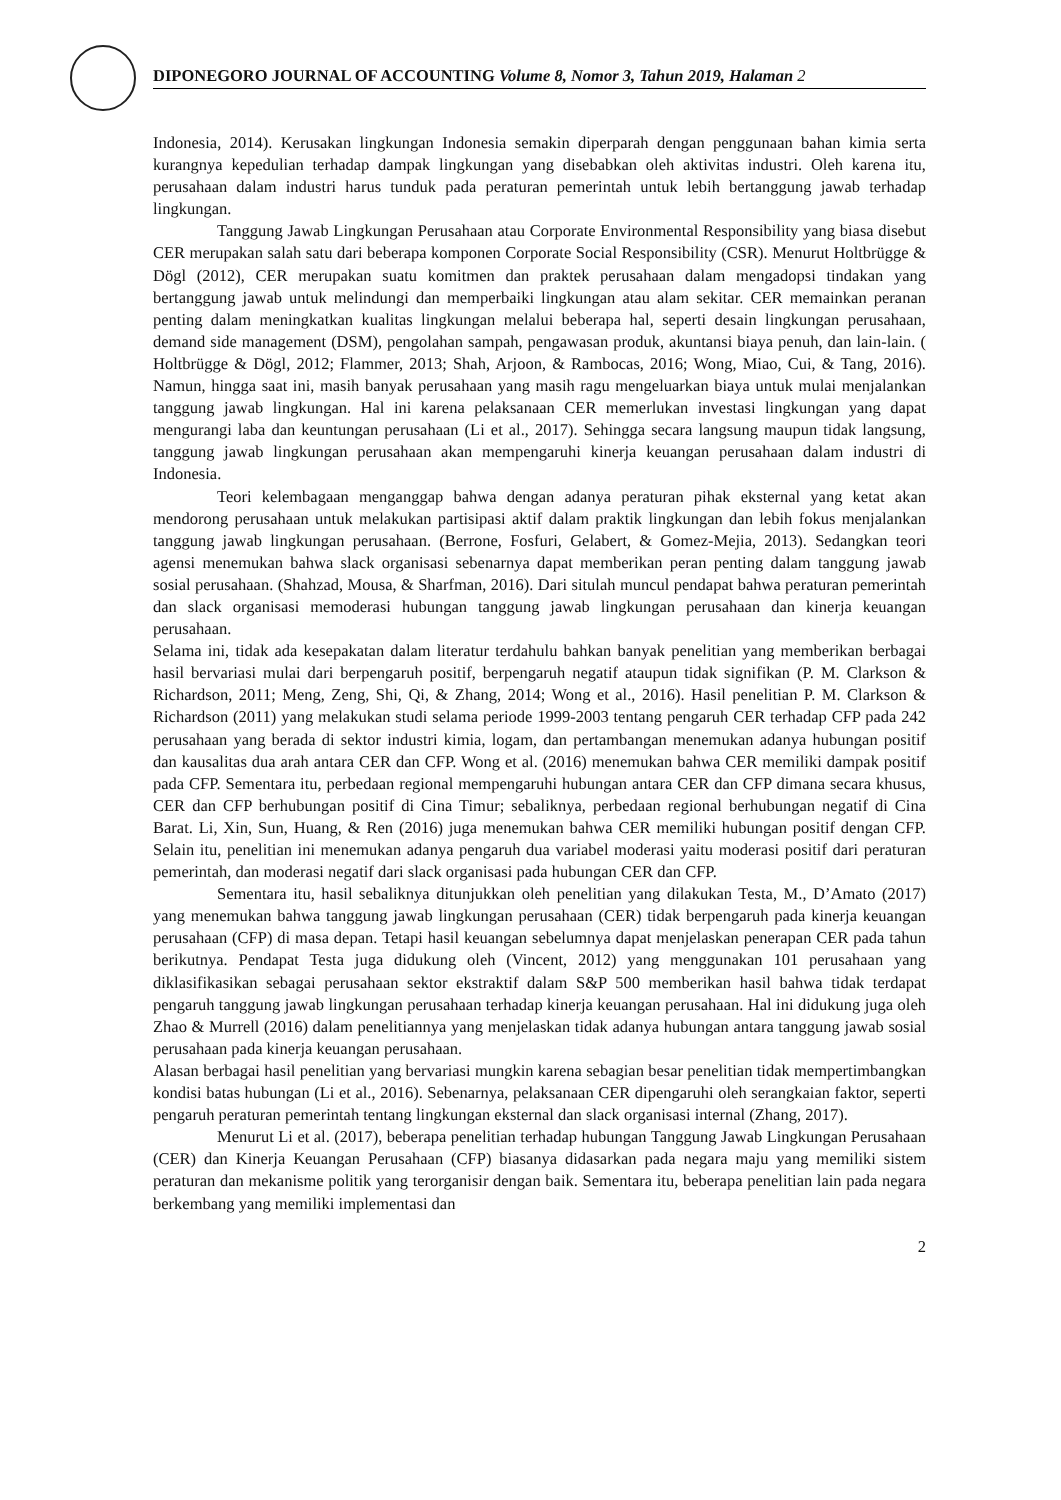DIPONEGORO JOURNAL OF ACCOUNTING Volume 8, Nomor 3, Tahun 2019, Halaman 2
Indonesia, 2014). Kerusakan lingkungan Indonesia semakin diperparah dengan penggunaan bahan kimia serta kurangnya kepedulian terhadap dampak lingkungan yang disebabkan oleh aktivitas industri. Oleh karena itu, perusahaan dalam industri harus tunduk pada peraturan pemerintah untuk lebih bertanggung jawab terhadap lingkungan.
Tanggung Jawab Lingkungan Perusahaan atau Corporate Environmental Responsibility yang biasa disebut CER merupakan salah satu dari beberapa komponen Corporate Social Responsibility (CSR). Menurut Holtbrügge & Dögl (2012), CER merupakan suatu komitmen dan praktek perusahaan dalam mengadopsi tindakan yang bertanggung jawab untuk melindungi dan memperbaiki lingkungan atau alam sekitar. CER memainkan peranan penting dalam meningkatkan kualitas lingkungan melalui beberapa hal, seperti desain lingkungan perusahaan, demand side management (DSM), pengolahan sampah, pengawasan produk, akuntansi biaya penuh, dan lain-lain. ( Holtbrügge & Dögl, 2012; Flammer, 2013; Shah, Arjoon, & Rambocas, 2016; Wong, Miao, Cui, & Tang, 2016). Namun, hingga saat ini, masih banyak perusahaan yang masih ragu mengeluarkan biaya untuk mulai menjalankan tanggung jawab lingkungan. Hal ini karena pelaksanaan CER memerlukan investasi lingkungan yang dapat mengurangi laba dan keuntungan perusahaan (Li et al., 2017). Sehingga secara langsung maupun tidak langsung, tanggung jawab lingkungan perusahaan akan mempengaruhi kinerja keuangan perusahaan dalam industri di Indonesia.
Teori kelembagaan menganggap bahwa dengan adanya peraturan pihak eksternal yang ketat akan mendorong perusahaan untuk melakukan partisipasi aktif dalam praktik lingkungan dan lebih fokus menjalankan tanggung jawab lingkungan perusahaan. (Berrone, Fosfuri, Gelabert, & Gomez-Mejia, 2013). Sedangkan teori agensi menemukan bahwa slack organisasi sebenarnya dapat memberikan peran penting dalam tanggung jawab sosial perusahaan. (Shahzad, Mousa, & Sharfman, 2016). Dari situlah muncul pendapat bahwa peraturan pemerintah dan slack organisasi memoderasi hubungan tanggung jawab lingkungan perusahaan dan kinerja keuangan perusahaan.
Selama ini, tidak ada kesepakatan dalam literatur terdahulu bahkan banyak penelitian yang memberikan berbagai hasil bervariasi mulai dari berpengaruh positif, berpengaruh negatif ataupun tidak signifikan (P. M. Clarkson & Richardson, 2011; Meng, Zeng, Shi, Qi, & Zhang, 2014; Wong et al., 2016). Hasil penelitian P. M. Clarkson & Richardson (2011) yang melakukan studi selama periode 1999-2003 tentang pengaruh CER terhadap CFP pada 242 perusahaan yang berada di sektor industri kimia, logam, dan pertambangan menemukan adanya hubungan positif dan kausalitas dua arah antara CER dan CFP. Wong et al. (2016) menemukan bahwa CER memiliki dampak positif pada CFP. Sementara itu, perbedaan regional mempengaruhi hubungan antara CER dan CFP dimana secara khusus, CER dan CFP berhubungan positif di Cina Timur; sebaliknya, perbedaan regional berhubungan negatif di Cina Barat. Li, Xin, Sun, Huang, & Ren (2016) juga menemukan bahwa CER memiliki hubungan positif dengan CFP. Selain itu, penelitian ini menemukan adanya pengaruh dua variabel moderasi yaitu moderasi positif dari peraturan pemerintah, dan moderasi negatif dari slack organisasi pada hubungan CER dan CFP.
Sementara itu, hasil sebaliknya ditunjukkan oleh penelitian yang dilakukan Testa, M., D’Amato (2017) yang menemukan bahwa tanggung jawab lingkungan perusahaan (CER) tidak berpengaruh pada kinerja keuangan perusahaan (CFP) di masa depan. Tetapi hasil keuangan sebelumnya dapat menjelaskan penerapan CER pada tahun berikutnya. Pendapat Testa juga didukung oleh (Vincent, 2012) yang menggunakan 101 perusahaan yang diklasifikasikan sebagai perusahaan sektor ekstraktif dalam S&P 500 memberikan hasil bahwa tidak terdapat pengaruh tanggung jawab lingkungan perusahaan terhadap kinerja keuangan perusahaan. Hal ini didukung juga oleh Zhao & Murrell (2016) dalam penelitiannya yang menjelaskan tidak adanya hubungan antara tanggung jawab sosial perusahaan pada kinerja keuangan perusahaan.
Alasan berbagai hasil penelitian yang bervariasi mungkin karena sebagian besar penelitian tidak mempertimbangkan kondisi batas hubungan (Li et al., 2016). Sebenarnya, pelaksanaan CER dipengaruhi oleh serangkaian faktor, seperti pengaruh peraturan pemerintah tentang lingkungan eksternal dan slack organisasi internal (Zhang, 2017).
Menurut Li et al. (2017), beberapa penelitian terhadap hubungan Tanggung Jawab Lingkungan Perusahaan (CER) dan Kinerja Keuangan Perusahaan (CFP) biasanya didasarkan pada negara maju yang memiliki sistem peraturan dan mekanisme politik yang terorganisir dengan baik. Sementara itu, beberapa penelitian lain pada negara berkembang yang memiliki implementasi dan
2